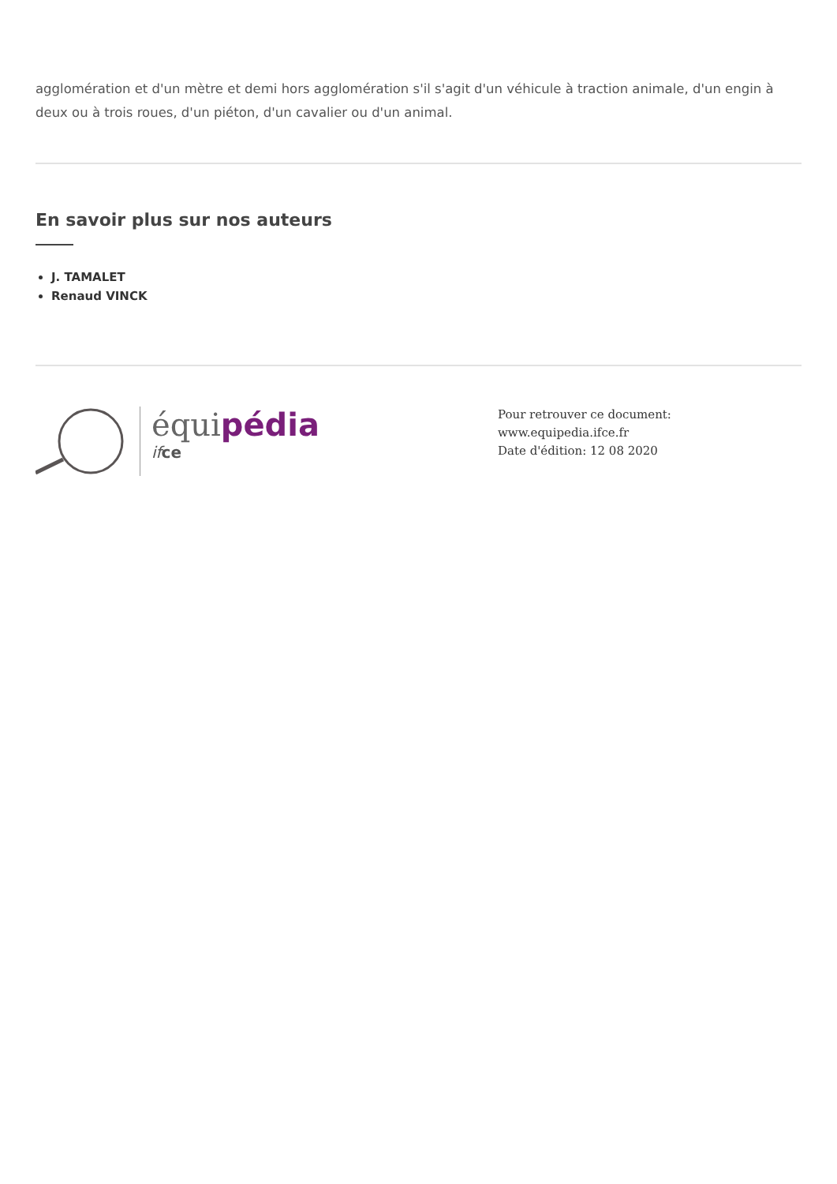agglomération et d'un mètre et demi hors agglomération s'il s'agit d'un véhicule à traction animale, d'un engin à deux ou à trois roues, d'un piéton, d'un cavalier ou d'un animal.
En savoir plus sur nos auteurs
J. TAMALET
Renaud VINCK
équipédia
if ce
Pour retrouver ce document: www.equipedia.ifce.fr
Date d'édition: 12 08 2020